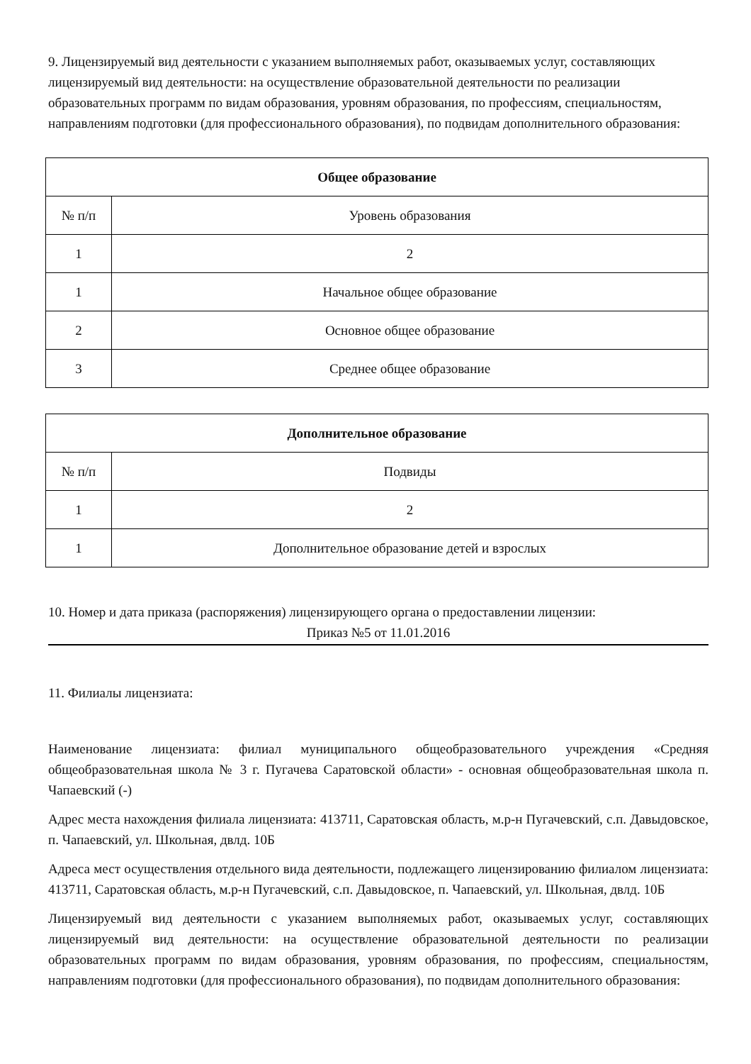9. Лицензируемый вид деятельности с указанием выполняемых работ, оказываемых услуг, составляющих лицензируемый вид деятельности: на осуществление образовательной деятельности по реализации образовательных программ по видам образования, уровням образования, по профессиям, специальностям, направлениям подготовки (для профессионального образования), по подвидам дополнительного образования:
| Общее образование | |
| --- | --- |
| № п/п | Уровень образования |
| 1 | 2 |
| 1 | Начальное общее образование |
| 2 | Основное общее образование |
| 3 | Среднее общее образование |
| Дополнительное образование | |
| --- | --- |
| № п/п | Подвиды |
| 1 | 2 |
| 1 | Дополнительное образование детей и взрослых |
10. Номер и дата приказа (распоряжения) лицензирующего органа о предоставлении лицензии:
Приказ №5 от 11.01.2016
11. Филиалы лицензиата:
Наименование лицензиата: филиал муниципального общеобразовательного учреждения «Средняя общеобразовательная школа № 3 г. Пугачева Саратовской области» - основная общеобразовательная школа п. Чапаевский (-)
Адрес места нахождения филиала лицензиата: 413711, Саратовская область, м.р-н Пугачевский, с.п. Давыдовское, п. Чапаевский, ул. Школьная, двлд. 10Б
Адреса мест осуществления отдельного вида деятельности, подлежащего лицензированию филиалом лицензиата: 413711, Саратовская область, м.р-н Пугачевский, с.п. Давыдовское, п. Чапаевский, ул. Школьная, двлд. 10Б
Лицензируемый вид деятельности с указанием выполняемых работ, оказываемых услуг, составляющих лицензируемый вид деятельности: на осуществление образовательной деятельности по реализации образовательных программ по видам образования, уровням образования, по профессиям, специальностям, направлениям подготовки (для профессионального образования), по подвидам дополнительного образования: